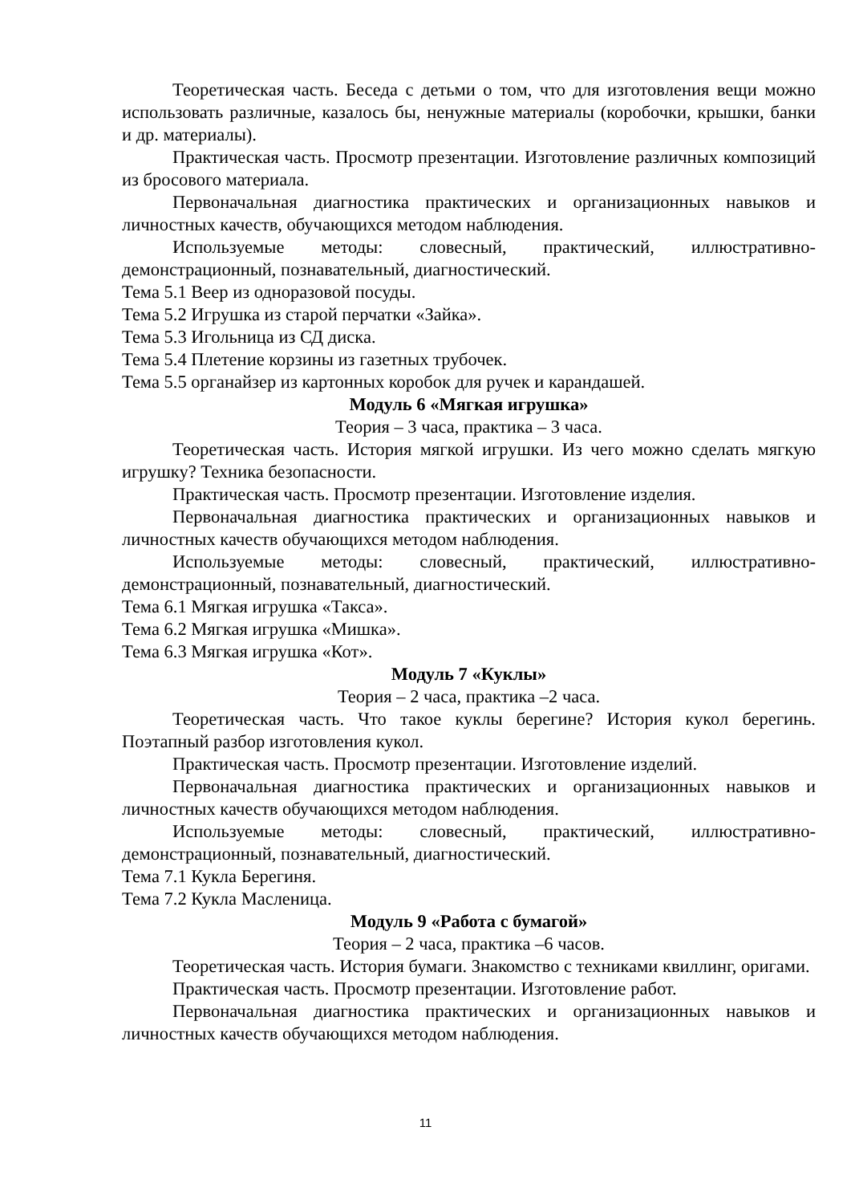Теоретическая часть. Беседа с детьми о том, что для изготовления вещи можно использовать различные, казалось бы, ненужные материалы (коробочки, крышки, банки и др. материалы).
Практическая часть. Просмотр презентации. Изготовление различных композиций из бросового материала.
Первоначальная диагностика практических и организационных навыков и личностных качеств, обучающихся методом наблюдения.
Используемые методы: словесный, практический, иллюстративно-демонстрационный, познавательный, диагностический.
Тема 5.1 Веер из одноразовой посуды.
Тема 5.2 Игрушка из старой перчатки «Зайка».
Тема 5.3 Игольница из СД диска.
Тема 5.4 Плетение корзины из газетных трубочек.
Тема 5.5 органайзер из картонных коробок для ручек и карандашей.
Модуль 6 «Мягкая игрушка»
Теория – 3 часа, практика – 3 часа.
Теоретическая часть. История мягкой игрушки. Из чего можно сделать мягкую игрушку? Техника безопасности.
Практическая часть. Просмотр презентации. Изготовление изделия.
Первоначальная диагностика практических и организационных навыков и личностных качеств обучающихся методом наблюдения.
Используемые методы: словесный, практический, иллюстративно-демонстрационный, познавательный, диагностический.
Тема 6.1 Мягкая игрушка «Такса».
Тема 6.2 Мягкая игрушка «Мишка».
Тема 6.3 Мягкая игрушка «Кот».
Модуль 7 «Куклы»
Теория – 2 часа, практика –2 часа.
Теоретическая часть. Что такое куклы берегине? История кукол берегинь. Поэтапный разбор изготовления кукол.
Практическая часть. Просмотр презентации. Изготовление изделий.
Первоначальная диагностика практических и организационных навыков и личностных качеств обучающихся методом наблюдения.
Используемые методы: словесный, практический, иллюстративно-демонстрационный, познавательный, диагностический.
Тема 7.1 Кукла Берегиня.
Тема 7.2 Кукла Масленица.
Модуль 9 «Работа с бумагой»
Теория – 2 часа, практика –6 часов.
Теоретическая часть. История бумаги. Знакомство с техниками квиллинг, оригами.
Практическая часть. Просмотр презентации. Изготовление работ.
Первоначальная диагностика практических и организационных навыков и личностных качеств обучающихся методом наблюдения.
11